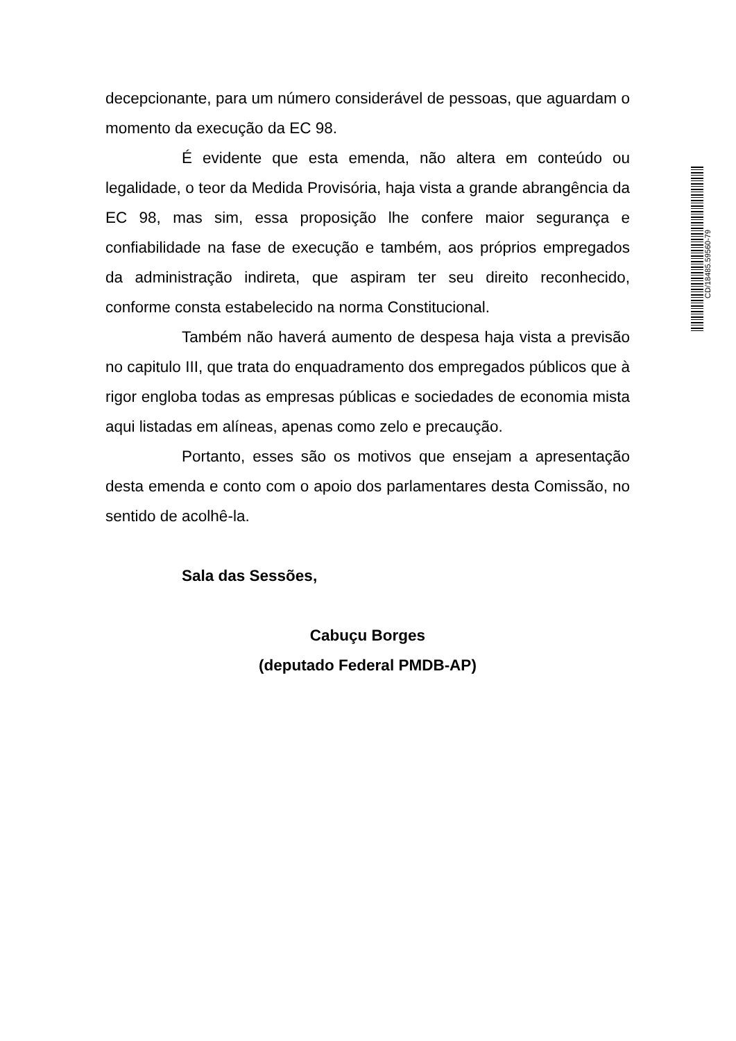decepcionante, para um número considerável de pessoas, que aguardam o momento da execução da EC 98.
É evidente que esta emenda, não altera em conteúdo ou legalidade, o teor da Medida Provisória, haja vista a grande abrangência da EC 98, mas sim, essa proposição lhe confere maior segurança e confiabilidade na fase de execução e também, aos próprios empregados da administração indireta, que aspiram ter seu direito reconhecido, conforme consta estabelecido na norma Constitucional.
Também não haverá aumento de despesa haja vista a previsão no capitulo III, que trata do enquadramento dos empregados públicos que à rigor engloba todas as empresas públicas e sociedades de economia mista aqui listadas em alíneas, apenas como zelo e precaução.
Portanto, esses são os motivos que ensejam a apresentação desta emenda e conto com o apoio dos parlamentares desta Comissão, no sentido de acolhê-la.
Sala das Sessões,
Cabuçu Borges
(deputado Federal PMDB-AP)
CD/18485.59560-79